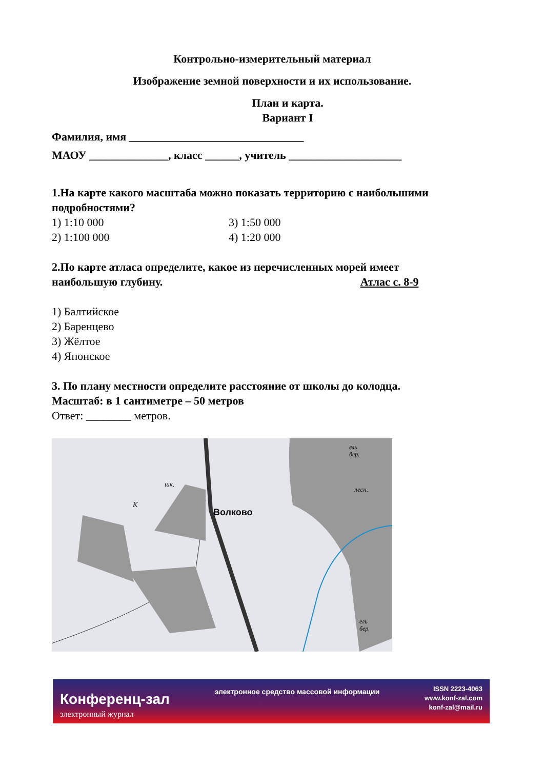Контрольно-измерительный материал
Изображение земной поверхности и их использование.
План и карта.
Вариант I
Фамилия, имя _______________________________
МАОУ ______________, класс ______, учитель ____________________
1.На карте какого масштаба можно показать территорию с наибольшими подробностями?
1) 1:10 000 3) 1:50 000
2) 1:100 000 4) 1:20 000
2.По карте атласа определите, какое из перечисленных морей имеет
наибольшую глубину. Атлас с. 8-9
1) Балтийское
2) Баренцево
3) Жёлтое
4) Японское
3. По плану местности определите расстояние от школы до колодца.
Масштаб: в 1 сантиметре – 50 метров
Ответ: ________ метров.
Волково
шк.
К
лесн.
ель
бер.
ель
бер.
Конференц-зал
электронный журнал
электронное средство массовой информации
ISSN 2223-4063
www.konf-zal.com
konf-zal@mail.ru